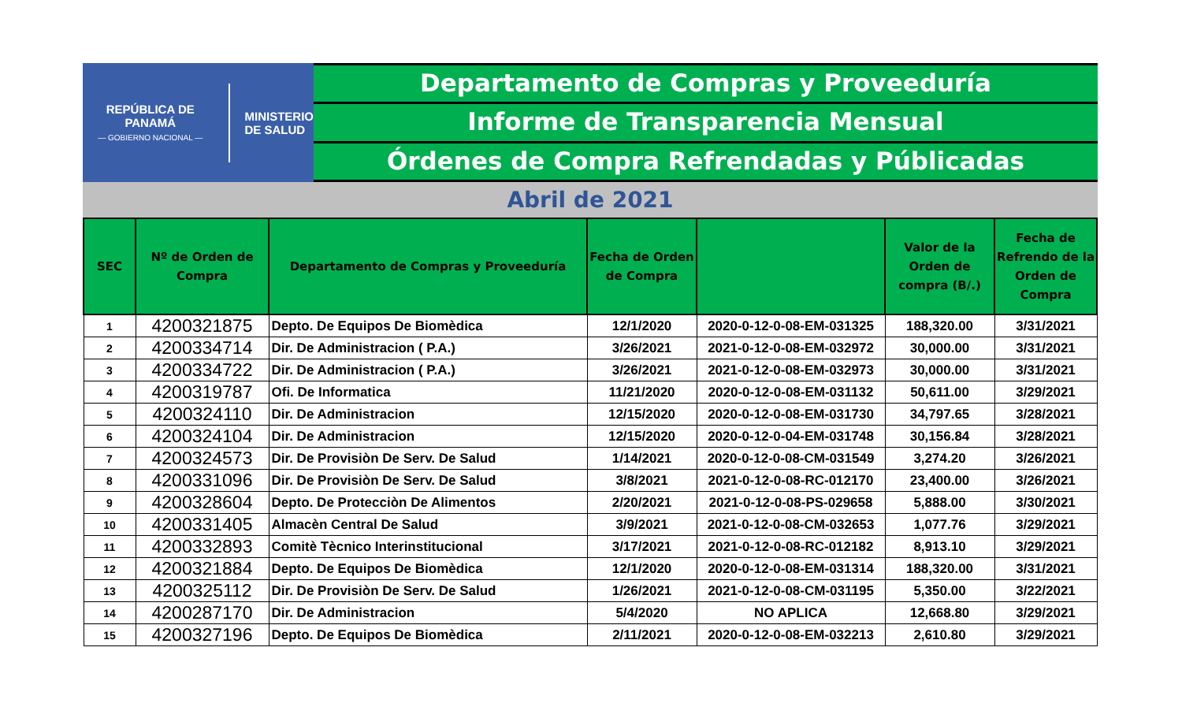REPÚBLICA DE PANAMÁ
— GOBIERNO NACIONAL —
MINISTERIO
DE SALUD
Departamento de Compras y Proveeduría
Informe de Transparencia Mensual
Órdenes de Compra Refrendadas y Públicadas
Abril de 2021
| SEC | Nº de Orden de Compra | Departamento de Compras y Proveeduría | Fecha de Orden de Compra | | Valor de la Orden de compra (B/.) | Fecha de Refrendo de la Orden de Compra |
| --- | --- | --- | --- | --- | --- | --- |
| 1 | 4200321875 | Depto. De Equipos De Biomèdica | 12/1/2020 | 2020-0-12-0-08-EM-031325 | 188,320.00 | 3/31/2021 |
| 2 | 4200334714 | Dir. De Administracion ( P.A.) | 3/26/2021 | 2021-0-12-0-08-EM-032972 | 30,000.00 | 3/31/2021 |
| 3 | 4200334722 | Dir. De Administracion ( P.A.) | 3/26/2021 | 2021-0-12-0-08-EM-032973 | 30,000.00 | 3/31/2021 |
| 4 | 4200319787 | Ofi. De Informatica | 11/21/2020 | 2020-0-12-0-08-EM-031132 | 50,611.00 | 3/29/2021 |
| 5 | 4200324110 | Dir. De Administracion | 12/15/2020 | 2020-0-12-0-08-EM-031730 | 34,797.65 | 3/28/2021 |
| 6 | 4200324104 | Dir. De Administracion | 12/15/2020 | 2020-0-12-0-04-EM-031748 | 30,156.84 | 3/28/2021 |
| 7 | 4200324573 | Dir. De Provisiòn De Serv. De Salud | 1/14/2021 | 2020-0-12-0-08-CM-031549 | 3,274.20 | 3/26/2021 |
| 8 | 4200331096 | Dir. De Provisiòn De Serv. De Salud | 3/8/2021 | 2021-0-12-0-08-RC-012170 | 23,400.00 | 3/26/2021 |
| 9 | 4200328604 | Depto. De Protecciòn De Alimentos | 2/20/2021 | 2021-0-12-0-08-PS-029658 | 5,888.00 | 3/30/2021 |
| 10 | 4200331405 | Almacèn Central De Salud | 3/9/2021 | 2021-0-12-0-08-CM-032653 | 1,077.76 | 3/29/2021 |
| 11 | 4200332893 | Comitè Tècnico Interinstitucional | 3/17/2021 | 2021-0-12-0-08-RC-012182 | 8,913.10 | 3/29/2021 |
| 12 | 4200321884 | Depto. De Equipos De Biomèdica | 12/1/2020 | 2020-0-12-0-08-EM-031314 | 188,320.00 | 3/31/2021 |
| 13 | 4200325112 | Dir. De Provisiòn De Serv. De Salud | 1/26/2021 | 2021-0-12-0-08-CM-031195 | 5,350.00 | 3/22/2021 |
| 14 | 4200287170 | Dir. De Administracion | 5/4/2020 | NO APLICA | 12,668.80 | 3/29/2021 |
| 15 | 4200327196 | Depto. De Equipos De Biomèdica | 2/11/2021 | 2020-0-12-0-08-EM-032213 | 2,610.80 | 3/29/2021 |